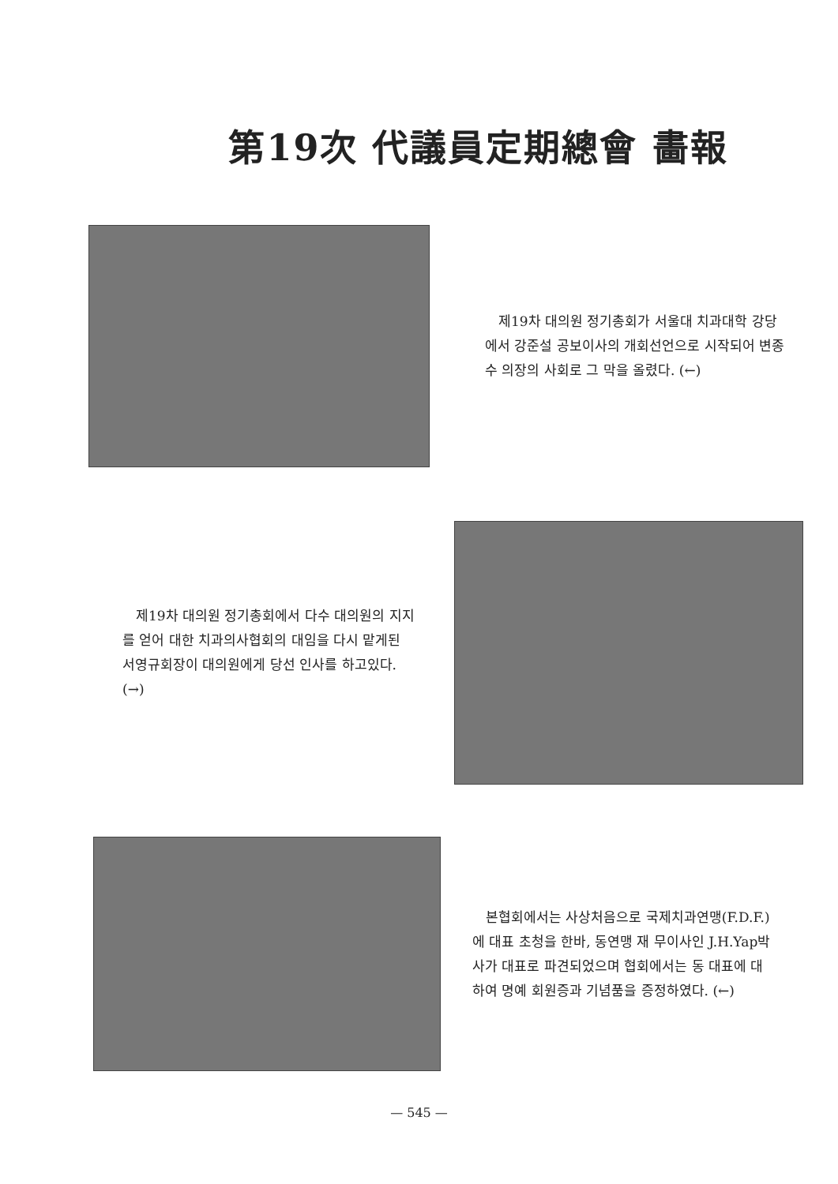第19次 代議員定期總會 畵報
제19차 대의원 정기총회가 서울대 치과대학 강당에서 강준설 공보이사의 개회선언으로 시작되어 변종수 의장의 사회로 그 막을 올렸다. (←)
제19차 대의원 정기총회에서 다수 대의원의 지지를 얻어 대한 치과의사협회의 대임을 다시 맡게된 서영규회장이 대의원에게 당선 인사를 하고있다. (→)
본협회에서는 사상처음으로 국제치과연맹(F.D.F.)에 대표 초청을 한바, 동연맹 재 무이사인 J.H.Yap박사가 대표로 파견되었으며 협회에서는 동 대표에 대하여 명예 회원증과 기념품을 증정하였다. (←)
— 545 —